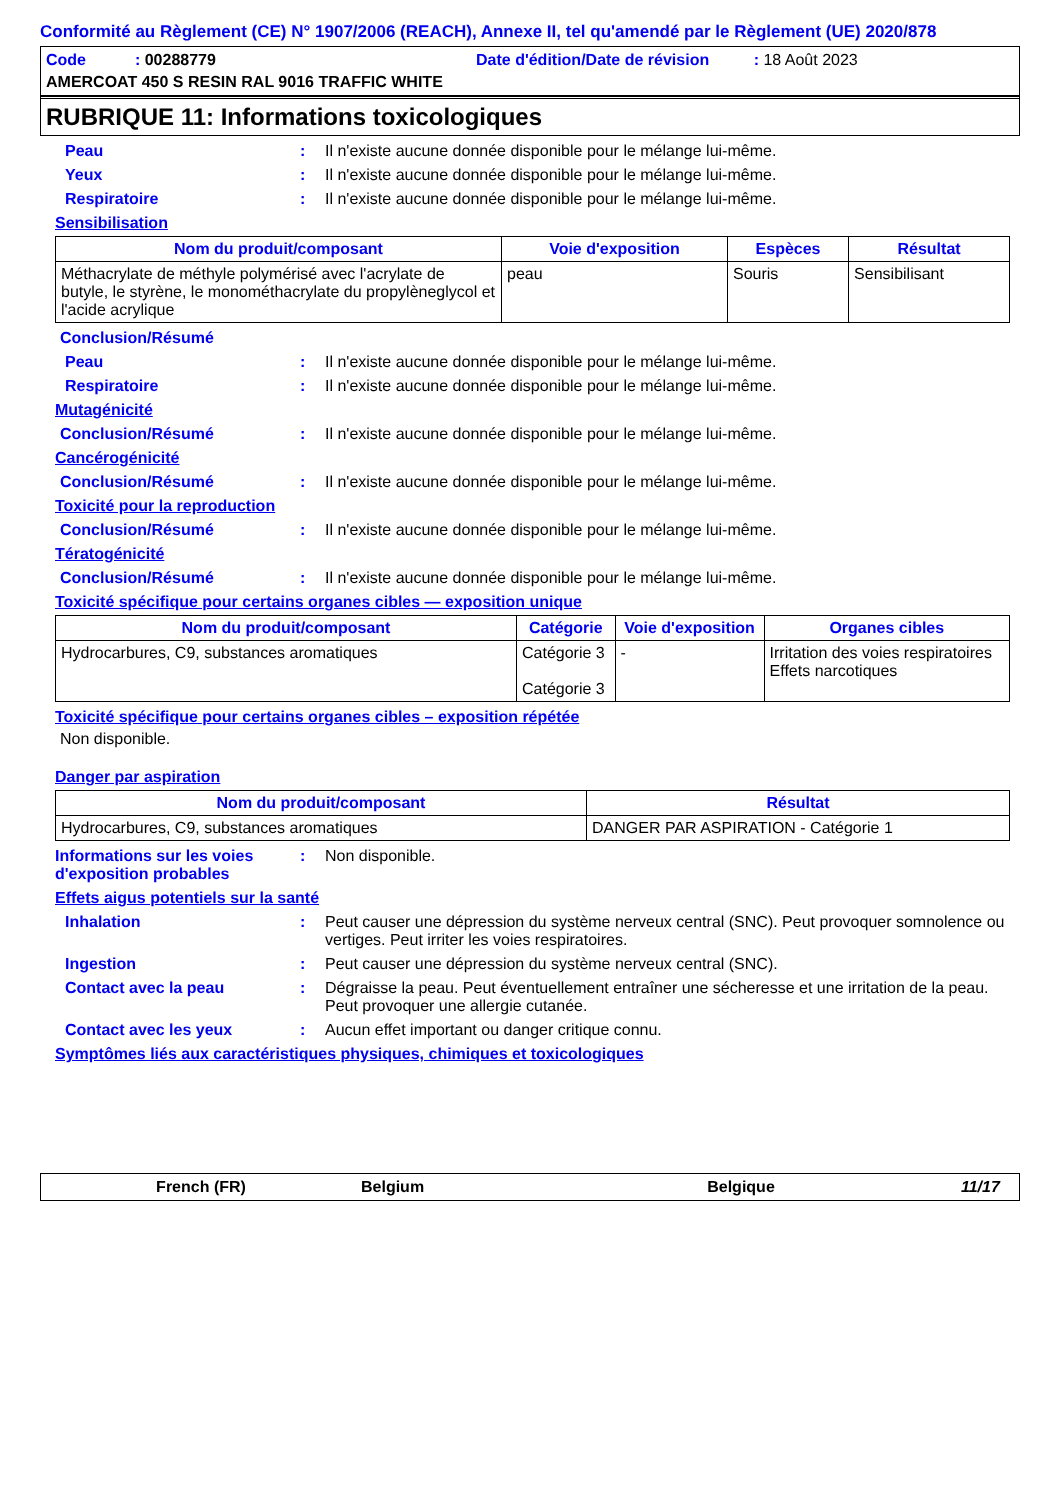Conformité au Règlement (CE) N° 1907/2006 (REACH), Annexe II, tel qu'amendé par le Règlement (UE) 2020/878
Code : 00288779 Date d'édition/Date de révision : 18 Août 2023
AMERCOAT 450 S RESIN RAL 9016 TRAFFIC WHITE
RUBRIQUE 11: Informations toxicologiques
Peau : Il n'existe aucune donnée disponible pour le mélange lui-même.
Yeux : Il n'existe aucune donnée disponible pour le mélange lui-même.
Respiratoire : Il n'existe aucune donnée disponible pour le mélange lui-même.
Sensibilisation
| Nom du produit/composant | Voie d'exposition | Espèces | Résultat |
| --- | --- | --- | --- |
| Méthacrylate de méthyle polymérisé avec l'acrylate de butyle, le styrène, le monométhacrylate du propylèneglycol et l'acide acrylique | peau | Souris | Sensibilisant |
Conclusion/Résumé
Peau : Il n'existe aucune donnée disponible pour le mélange lui-même.
Respiratoire : Il n'existe aucune donnée disponible pour le mélange lui-même.
Mutagénicité
Conclusion/Résumé : Il n'existe aucune donnée disponible pour le mélange lui-même.
Cancérogénicité
Conclusion/Résumé : Il n'existe aucune donnée disponible pour le mélange lui-même.
Toxicité pour la reproduction
Conclusion/Résumé : Il n'existe aucune donnée disponible pour le mélange lui-même.
Tératogénicité
Conclusion/Résumé : Il n'existe aucune donnée disponible pour le mélange lui-même.
Toxicité spécifique pour certains organes cibles — exposition unique
| Nom du produit/composant | Catégorie | Voie d'exposition | Organes cibles |
| --- | --- | --- | --- |
| Hydrocarbures, C9, substances aromatiques | Catégorie 3 Catégorie 3 | - | Irritation des voies respiratoires Effets narcotiques |
Toxicité spécifique pour certains organes cibles – exposition répétée
Non disponible.
Danger par aspiration
| Nom du produit/composant | Résultat |
| --- | --- |
| Hydrocarbures, C9, substances aromatiques | DANGER PAR ASPIRATION - Catégorie 1 |
Informations sur les voies d'exposition probables
: Non disponible.
Effets aigus potentiels sur la santé
Inhalation : Peut causer une dépression du système nerveux central (SNC). Peut provoquer somnolence ou vertiges. Peut irriter les voies respiratoires.
Ingestion : Peut causer une dépression du système nerveux central (SNC).
Contact avec la peau : Dégraisse la peau. Peut éventuellement entraîner une sécheresse et une irritation de la peau. Peut provoquer une allergie cutanée.
Contact avec les yeux : Aucun effet important ou danger critique connu.
Symptômes liés aux caractéristiques physiques, chimiques et toxicologiques
French (FR) Belgium Belgique 11/17